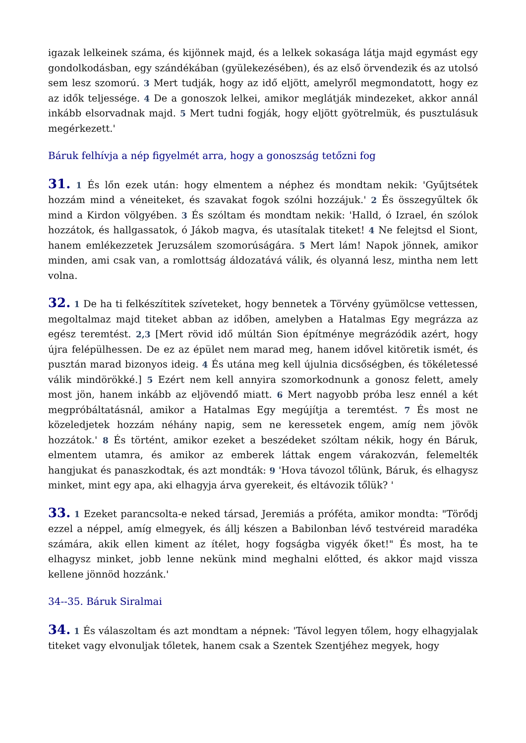igazak lelkeinek száma, és kijönnek majd, és a lelkek sokasága látja majd egymást egy gondolkodásban, egy szándékában (gyülekezésében), és az első örvendezik és az utolsó sem lesz szomorú. 3 Mert tudják, hogy az idő eljött, amelyről megmondatott, hogy ez az idők teljessége. 4 De a gonoszok lelkei, amikor meglátják mindezeket, akkor annál inkább elsorvadnak majd. 5 Mert tudni fogják, hogy eljött gyötrelmük, és pusztulásuk megérkezett.'
Báruk felhívja a nép figyelmét arra, hogy a gonoszság tetőzni fog
31. 1 És lőn ezek után: hogy elmentem a néphez és mondtam nekik: 'Gyűjtsétek hozzám mind a véneiteket, és szavakat fogok szólni hozzájuk.' 2 És összegyűltek ők mind a Kirdon völgyében. 3 És szóltam és mondtam nekik: 'Halld, ó Izrael, én szólok hozzátok, és hallgassatok, ó Jákob magva, és utasítalak titeket! 4 Ne felejtsd el Siont, hanem emlékezzetek Jeruzsálem szomorúságára. 5 Mert lám! Napok jönnek, amikor minden, ami csak van, a romlottság áldozatává válik, és olyanná lesz, mintha nem lett volna.
32. 1 De ha ti felkészítitek szíveteket, hogy bennetek a Törvény gyümölcse vettessen, megoltalmaz majd titeket abban az időben, amelyben a Hatalmas Egy megrázza az egész teremtést. 2,3 [Mert rövid idő múltán Sion építménye megrázódik azért, hogy újra felépülhessen. De ez az épület nem marad meg, hanem idővel kitöretik ismét, és pusztán marad bizonyos ideig. 4 És utána meg kell újulnia dicsőségben, és tökéletessé válik mindörökké.] 5 Ezért nem kell annyira szomorkodnunk a gonosz felett, amely most jön, hanem inkább az eljövendő miatt. 6 Mert nagyobb próba lesz ennél a két megpróbáltatásnál, amikor a Hatalmas Egy megújítja a teremtést. 7 És most ne közeledjetek hozzám néhány napig, sem ne keressetek engem, amíg nem jövök hozzátok.' 8 És történt, amikor ezeket a beszédeket szóltam nékik, hogy én Báruk, elmentem utamra, és amikor az emberek láttak engem várakozván, felemelték hangjukat és panaszkodtak, és azt mondták: 9 'Hova távozol tőlünk, Báruk, és elhagysz minket, mint egy apa, aki elhagyja árva gyerekeit, és eltávozik tőlük? '
33. 1 Ezeket parancsolta-e neked társad, Jeremiás a próféta, amikor mondta: "Törődj ezzel a néppel, amíg elmegyek, és állj készen a Babilonban lévő testvéreid maradéka számára, akik ellen kiment az ítélet, hogy fogságba vigyék őket!" És most, ha te elhagysz minket, jobb lenne nekünk mind meghalni előtted, és akkor majd vissza kellene jönnöd hozzánk.'
34--35. Báruk Siralmai
34. 1 És válaszoltam és azt mondtam a népnek: 'Távol legyen tőlem, hogy elhagyjalak titeket vagy elvonuljak tőletek, hanem csak a Szentek Szentjéhez megyek, hogy